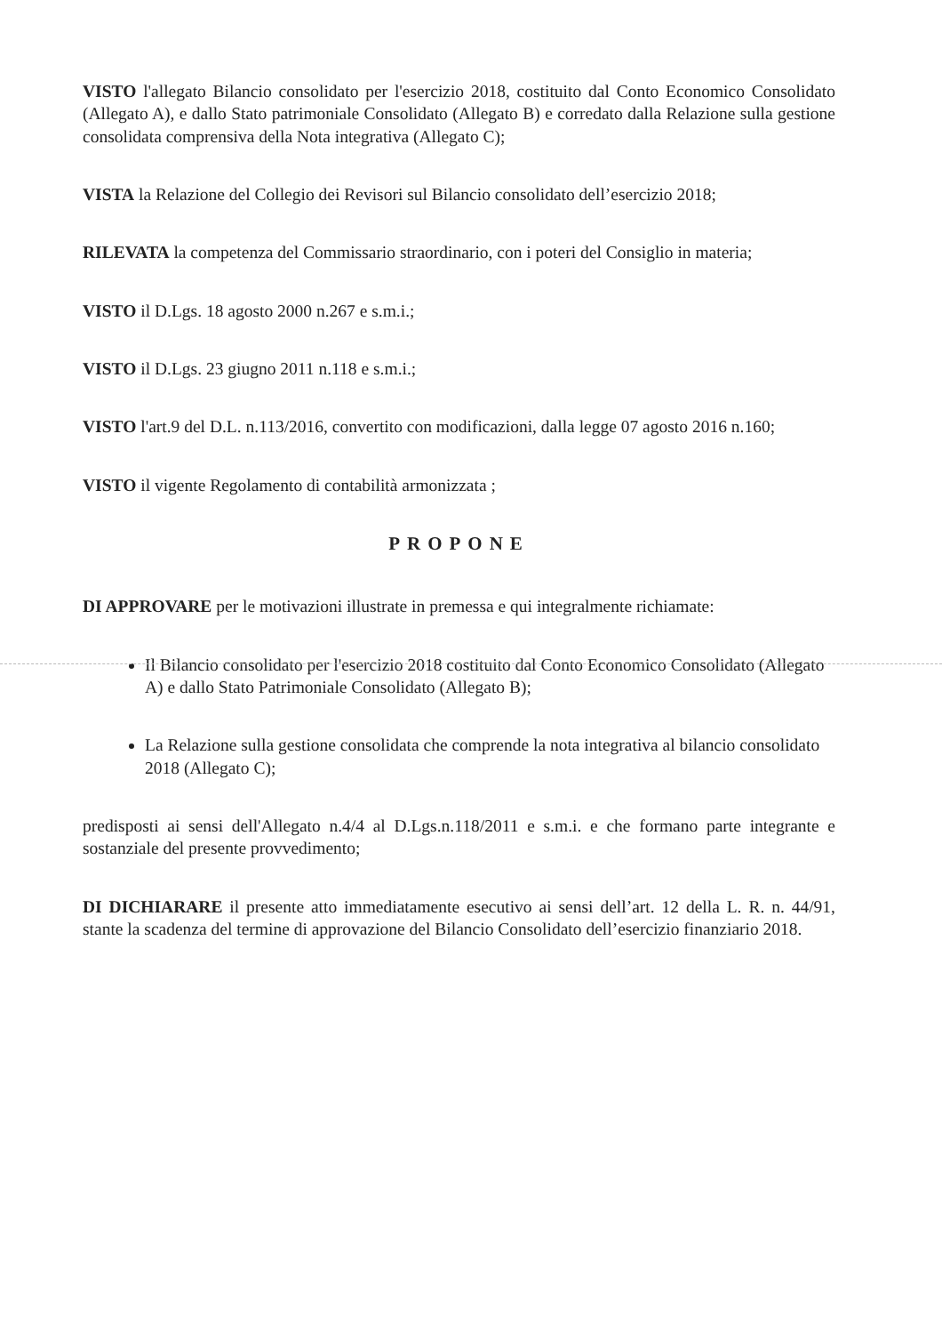VISTO l'allegato Bilancio consolidato per l'esercizio 2018, costituito dal Conto Economico Consolidato (Allegato A), e dallo Stato patrimoniale Consolidato (Allegato B) e corredato dalla Relazione sulla gestione consolidata comprensiva della Nota integrativa (Allegato C);
VISTA la Relazione del Collegio dei Revisori sul Bilancio consolidato dell’esercizio 2018;
RILEVATA la competenza del Commissario straordinario, con i poteri del Consiglio in materia;
VISTO il D.Lgs. 18 agosto 2000 n.267 e s.m.i.;
VISTO il D.Lgs. 23 giugno 2011 n.118 e s.m.i.;
VISTO l'art.9 del D.L. n.113/2016, convertito con modificazioni, dalla legge 07 agosto 2016 n.160;
VISTO il vigente Regolamento di contabilità armonizzata ;
PROPONE
DI APPROVARE per le motivazioni illustrate in premessa e qui integralmente richiamate:
Il Bilancio consolidato per l'esercizio 2018 costituito dal Conto Economico Consolidato (Allegato A) e dallo Stato Patrimoniale Consolidato (Allegato B);
La Relazione sulla gestione consolidata che comprende la nota integrativa al bilancio consolidato 2018 (Allegato C);
predisposti ai sensi dell'Allegato n.4/4 al D.Lgs.n.118/2011 e s.m.i. e che formano parte integrante e sostanziale del presente provvedimento;
DI DICHIARARE il presente atto immediatamente esecutivo ai sensi dell’art. 12 della L. R. n. 44/91, stante la scadenza del termine di approvazione del Bilancio Consolidato dell’esercizio finanziario 2018.